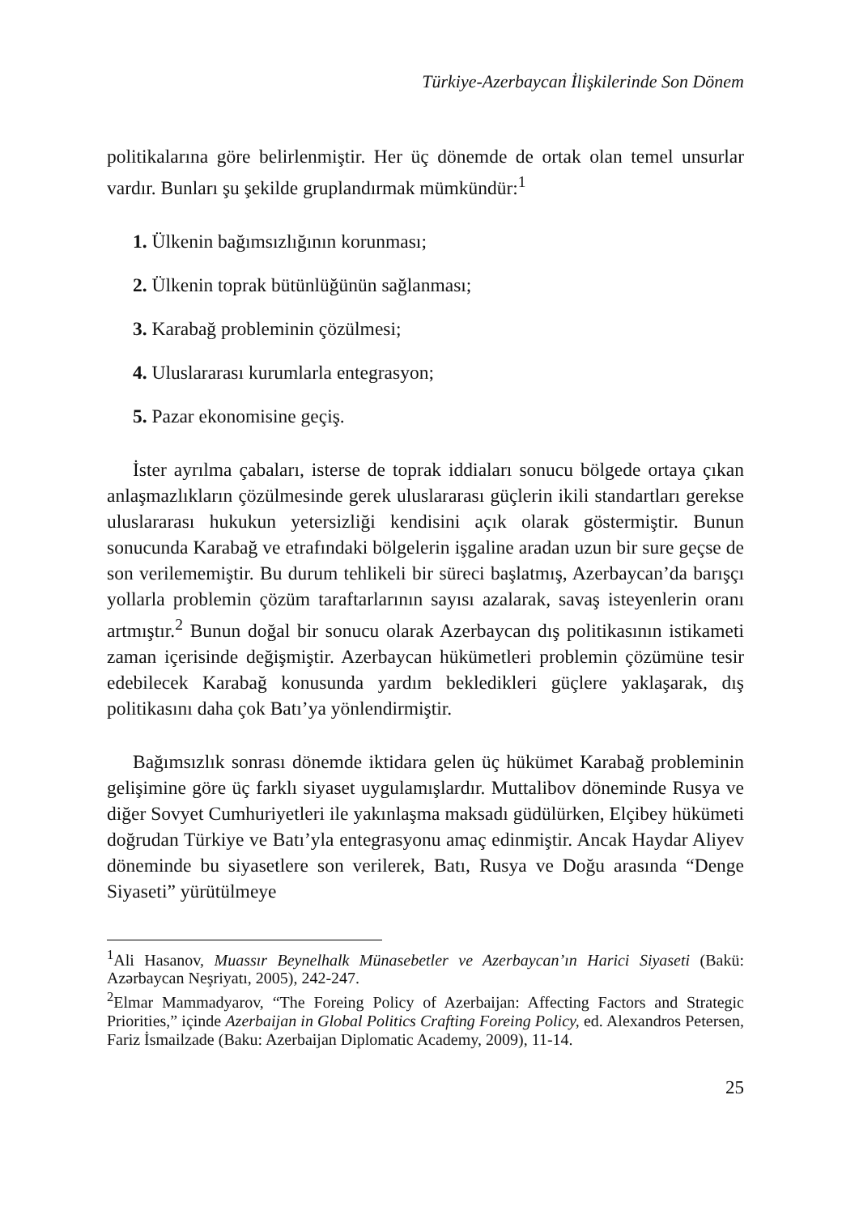Türkiye-Azerbaycan İlişkilerinde Son Dönem
politikalarına göre belirlenmiştir. Her üç dönemde de ortak olan temel unsurlar vardır. Bunları şu şekilde gruplandırmak mümkündür:<sup>1</sup>
1. Ülkenin bağımsızlığının korunması;
2. Ülkenin toprak bütünlüğünün sağlanması;
3. Karabağ probleminin çözülmesi;
4. Uluslararası kurumlarla entegrasyon;
5. Pazar ekonomisine geçiş.
İster ayrılma çabaları, isterse de toprak iddiaları sonucu bölgede ortaya çıkan anlaşmazlıkların çözülmesinde gerek uluslararası güçlerin ikili standartları gerekse uluslararası hukukun yetersizliği kendisini açık olarak göstermiştir. Bunun sonucunda Karabağ ve etrafındaki bölgelerin işgaline aradan uzun bir sure geçse de son verilememiştir. Bu durum tehlikeli bir süreci başlatmış, Azerbaycan’da barışçı yollarla problemin çözüm taraftarlarının sayısı azalarak, savaş isteyenlerin oranı artmıştır.<sup>2</sup> Bunun doğal bir sonucu olarak Azerbaycan dış politikasının istikameti zaman içerisinde değişmiştir. Azerbaycan hükümetleri problemin çözümüne tesir edebilecek Karabağ konusunda yardım bekledikleri güçlere yaklaşarak, dış politikasını daha çok Batı’ya yönlendirmiştir.
Bağımsızlık sonrası dönemde iktidara gelen üç hükümet Karabağ probleminin gelişimine göre üç farklı siyaset uygulamışlardır. Muttalibov döneminde Rusya ve diğer Sovyet Cumhuriyetleri ile yakınlaşma maksadı güdülürken, Elçibey hükümeti doğrudan Türkiye ve Batı’yla entegrasyonu amaç edinmiştir. Ancak Haydar Aliyev döneminde bu siyasetlere son verilerek, Batı, Rusya ve Doğu arasında “Denge Siyaseti” yürütülmeye
<sup>1</sup> Ali Hasanov, Muassır Beynelhalk Münasebetler ve Azerbaycan’ın Harici Siyaseti (Bakü: Azərbaycan Neşriyatı, 2005), 242-247.
<sup>2</sup> Elmar Mammadyarov, “The Foreing Policy of Azerbaijan: Affecting Factors and Strategic Priorities,” içinde Azerbaijan in Global Politics Crafting Foreing Policy, ed. Alexandros Petersen, Fariz İsmailzade (Baku: Azerbaijan Diplomatic Academy, 2009), 11-14.
25